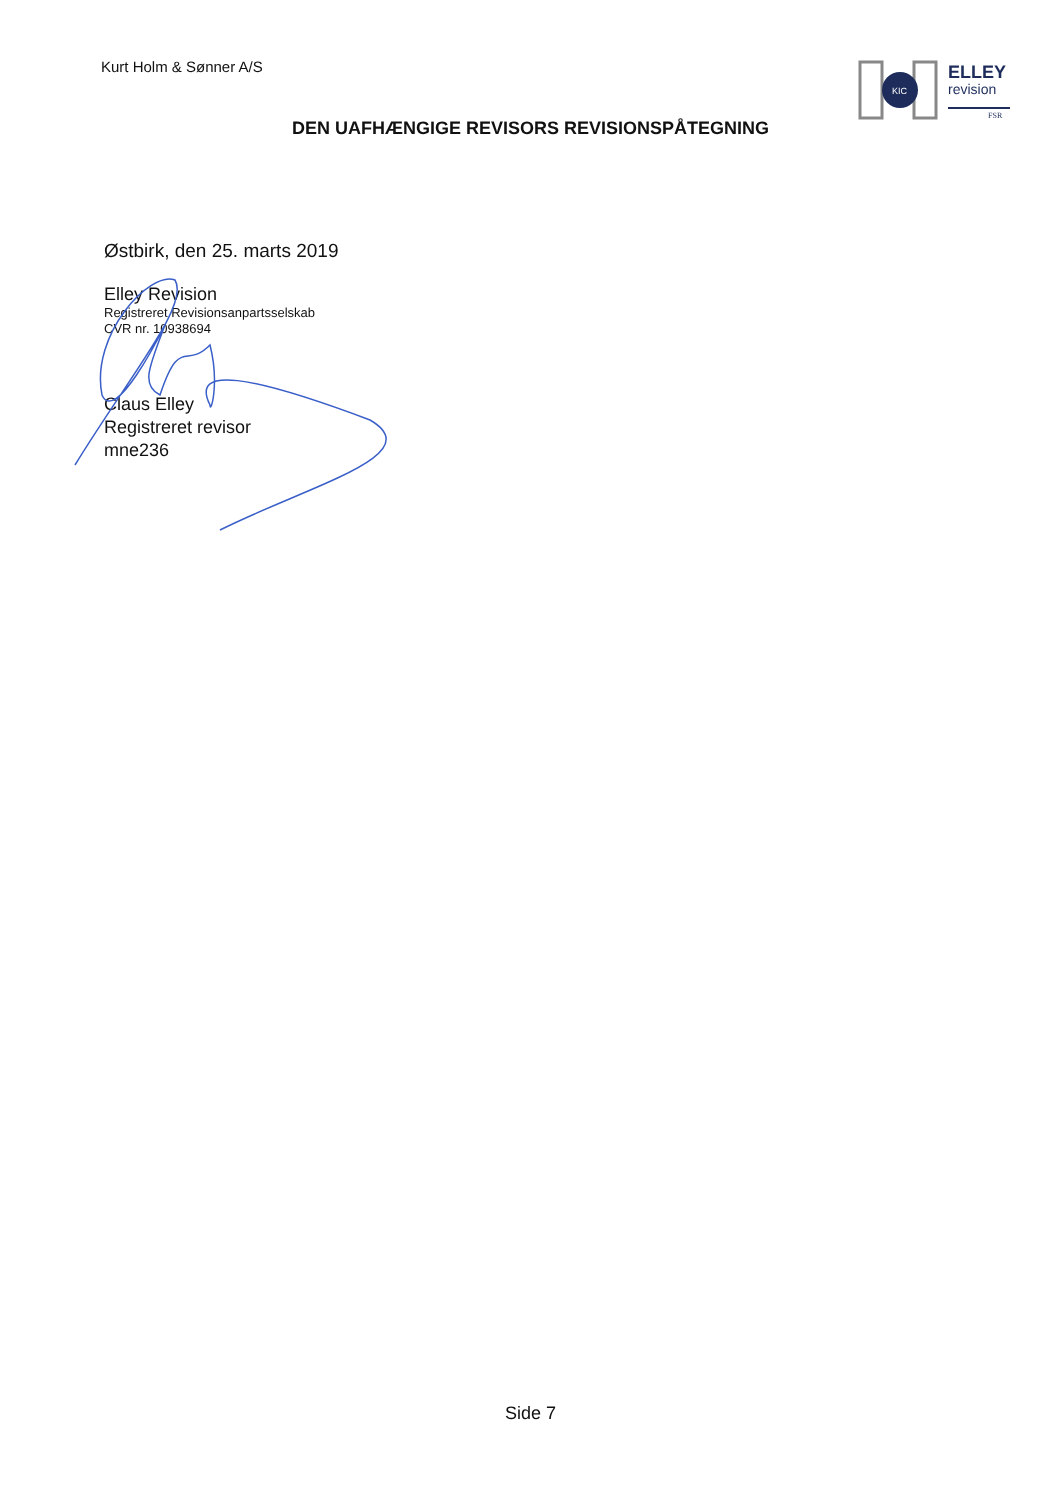Kurt Holm & Sønner A/S
KIC
ELLEY
revision
FSR
DEN UAFHÆNGIGE REVISORS REVISIONSPÅTEGNING
Østbirk, den 25. marts 2019
Elley Revision
Registreret Revisionsanpartsselskab
CVR nr. 10938694
Claus Elley
Registreret revisor
mne236
Side 7